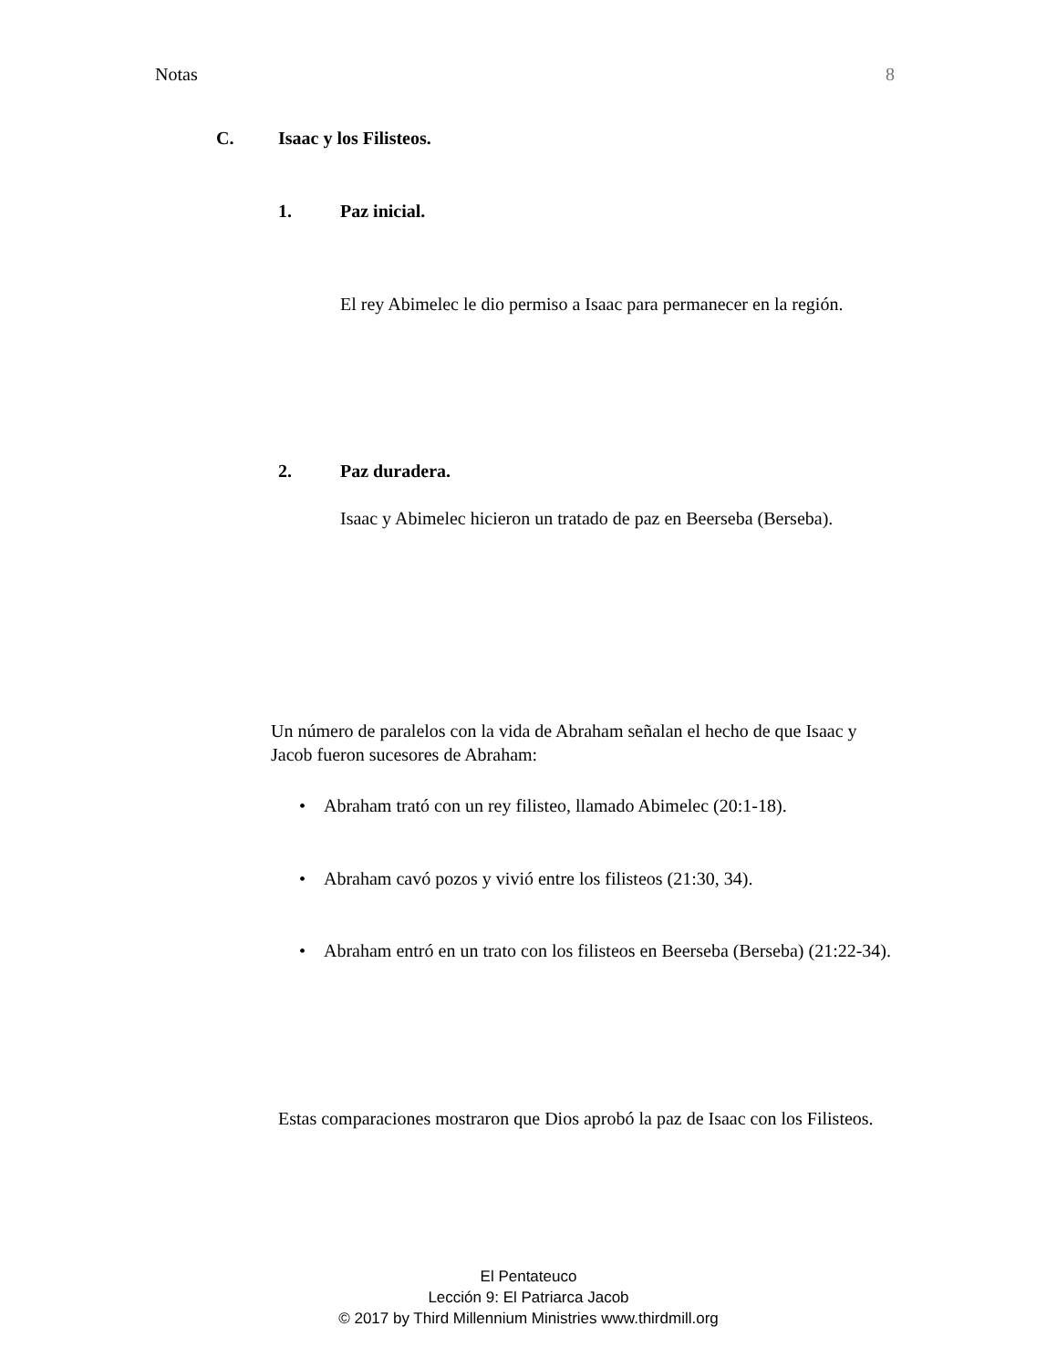Notas 8
C. Isaac y los Filisteos.
1. Paz inicial.
El rey Abimelec le dio permiso a Isaac para permanecer en la región.
2. Paz duradera.
Isaac y Abimelec hicieron un tratado de paz en Beerseba (Berseba).
Un número de paralelos con la vida de Abraham señalan el hecho de que Isaac y Jacob fueron sucesores de Abraham:
• Abraham trató con un rey filisteo, llamado Abimelec (20:1-18).
• Abraham cavó pozos y vivió entre los filisteos (21:30, 34).
• Abraham entró en un trato con los filisteos en Beerseba (Berseba) (21:22-34).
Estas comparaciones mostraron que Dios aprobó la paz de Isaac con los Filisteos.
El Pentateuco
Lección 9: El Patriarca Jacob
© 2017 by Third Millennium Ministries www.thirdmill.org